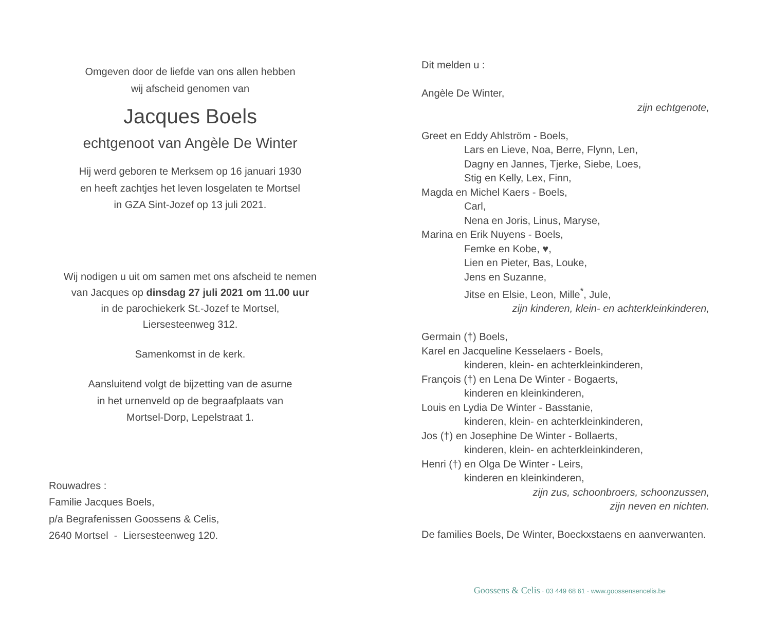Omgeven door de liefde van ons allen hebben
wij afscheid genomen van
Jacques Boels
echtgenoot van Angèle De Winter
Hij werd geboren te Merksem op 16 januari 1930
en heeft zachtjes het leven losgelaten te Mortsel
in GZA Sint-Jozef op 13 juli 2021.
Wij nodigen u uit om samen met ons afscheid te nemen
van Jacques op dinsdag 27 juli 2021 om 11.00 uur
in de parochiekerk St.-Jozef te Mortsel,
Liersesteenweg 312.
Samenkomst in de kerk.
Aansluitend volgt de bijzetting van de asurne
in het urnenveld op de begraafplaats van
Mortsel-Dorp, Lepelstraat 1.
Rouwadres :
Familie Jacques Boels,
p/a Begrafenissen Goossens & Celis,
2640 Mortsel - Liersesteenweg 120.
Dit melden u :
Angèle De Winter,
zijn echtgenote,
Greet en Eddy Ahlström - Boels,
Lars en Lieve, Noa, Berre, Flynn, Len,
Dagny en Jannes, Tjerke, Siebe, Loes,
Stig en Kelly, Lex, Finn,
Magda en Michel Kaers - Boels,
Carl,
Nena en Joris, Linus, Maryse,
Marina en Erik Nuyens - Boels,
Femke en Kobe, ♥,
Lien en Pieter, Bas, Louke,
Jens en Suzanne,
Jitse en Elsie, Leon, Mille<sup>*</sup>, Jule,
zijn kinderen, klein- en achterkleinkinderen,
Germain (†) Boels,
Karel en Jacqueline Kesselaers - Boels,
kinderen, klein- en achterkleinkinderen,
François (†) en Lena De Winter - Bogaerts,
kinderen en kleinkinderen,
Louis en Lydia De Winter - Basstanie,
kinderen, klein- en achterkleinkinderen,
Jos (†) en Josephine De Winter - Bollaerts,
kinderen, klein- en achterkleinkinderen,
Henri (†) en Olga De Winter - Leirs,
kinderen en kleinkinderen,
zijn zus, schoonbroers, schoonzussen,
zijn neven en nichten.
De families Boels, De Winter, Boeckxstaens en aanverwanten.
Goossens & Celis · 03 449 68 61 · www.goossensencelis.be